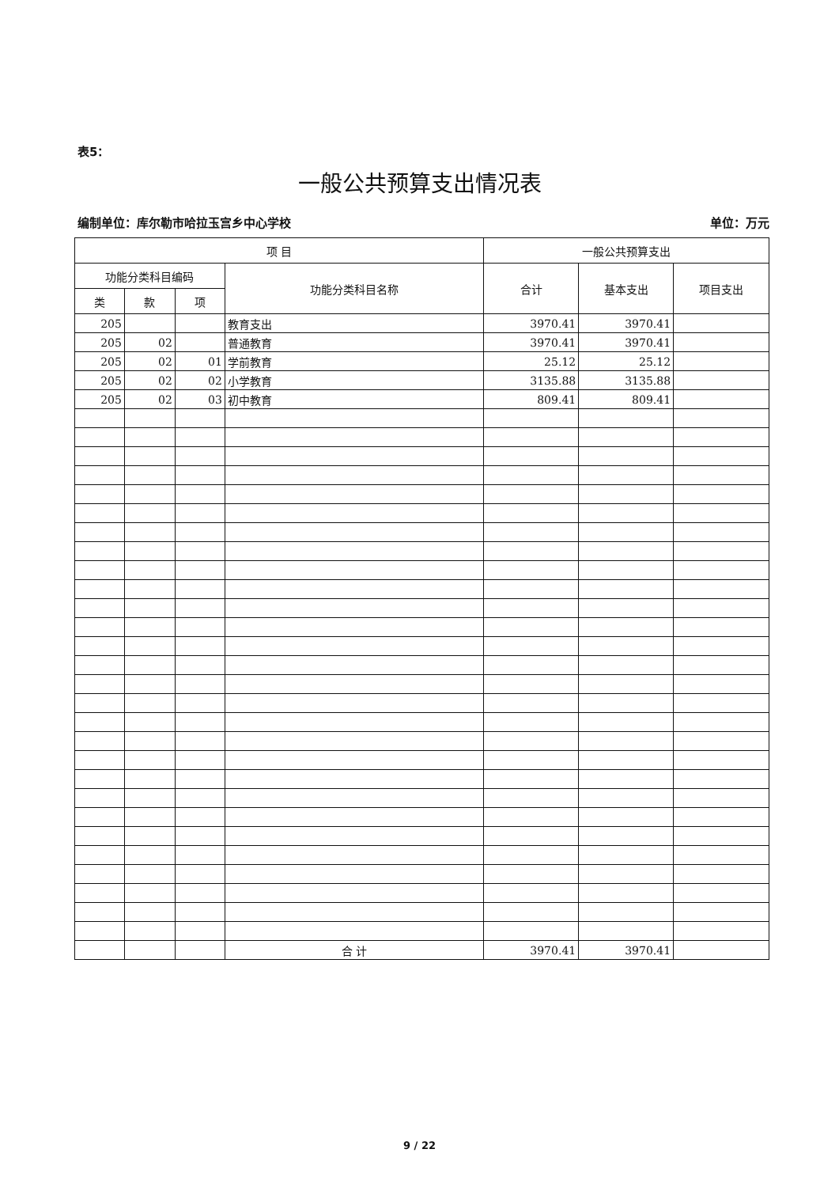表5：
一般公共预算支出情况表
编制单位：库尔勒市哈拉玉宫乡中心学校 单位：万元
| 项 目 | | | | 一般公共预算支出 | | |
| --- | --- | --- | --- | --- | --- | --- |
| 功能分类科目编码 | | | 功能分类科目名称 | 合计 | 基本支出 | 项目支出 |
| 类 | 款 | 项 | | | | |
| 205 | | | 教育支出 | 3970.41 | 3970.41 | |
| 205 | 02 | | 普通教育 | 3970.41 | 3970.41 | |
| 205 | 02 | 01 | 学前教育 | 25.12 | 25.12 | |
| 205 | 02 | 02 | 小学教育 | 3135.88 | 3135.88 | |
| 205 | 02 | 03 | 初中教育 | 809.41 | 809.41 | |
| | | | 合 计 | 3970.41 | 3970.41 | |
9 / 22